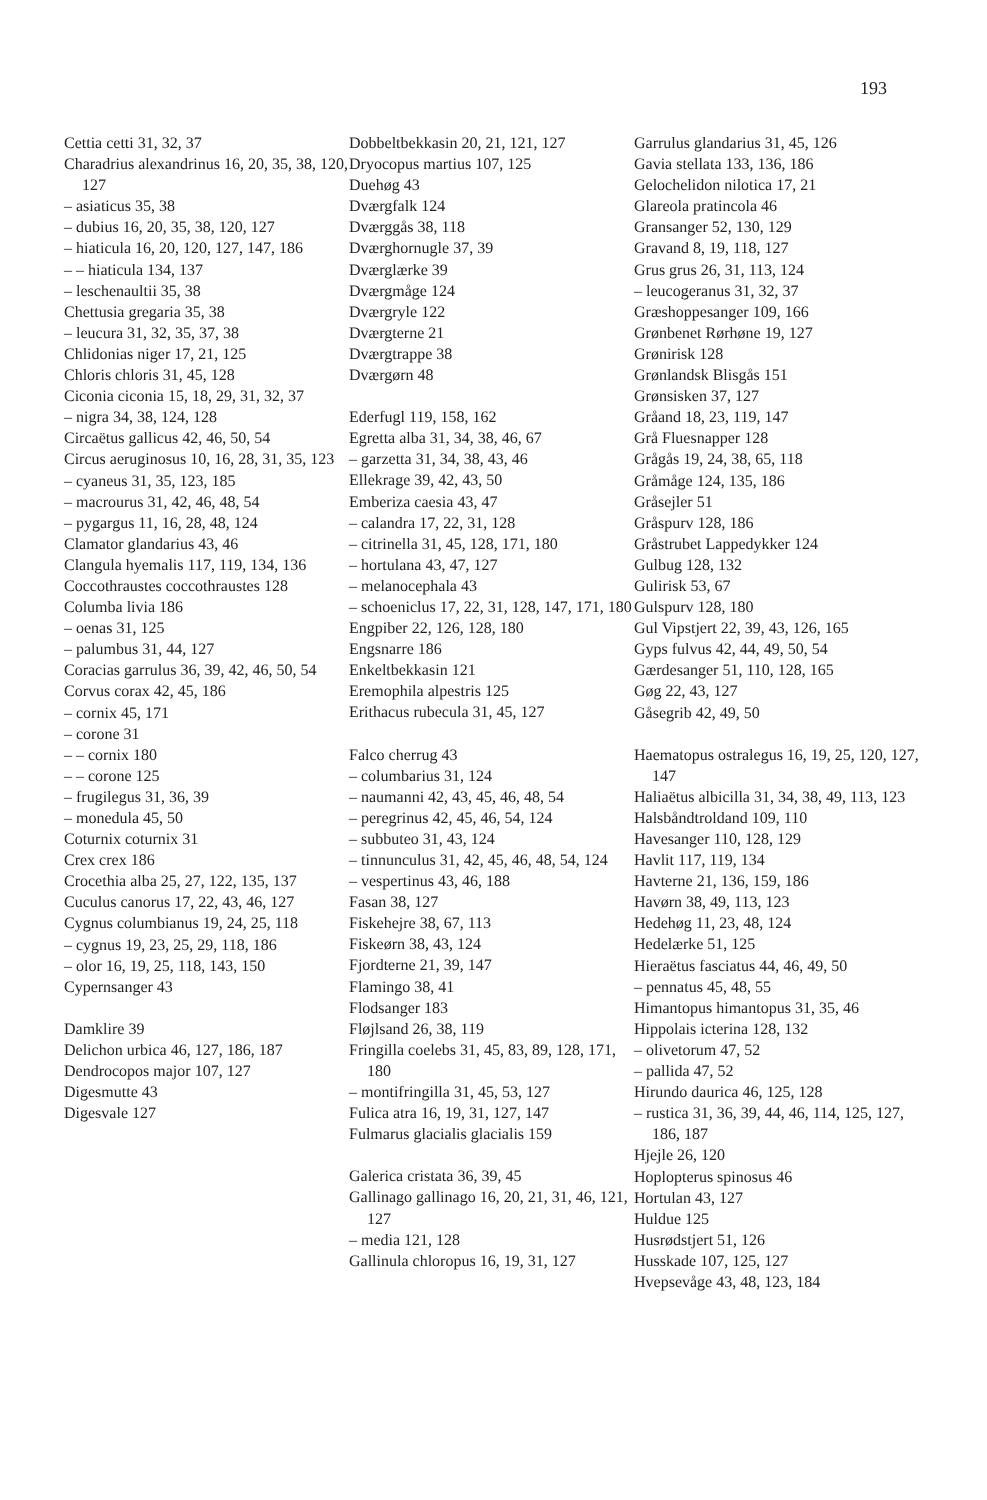193
Cettia cetti 31, 32, 37
Charadrius alexandrinus 16, 20, 35, 38, 120, 127
– asiaticus 35, 38
– dubius 16, 20, 35, 38, 120, 127
– hiaticula 16, 20, 120, 127, 147, 186
– – hiaticula 134, 137
– leschenaultii 35, 38
Chettusia gregaria 35, 38
– leucura 31, 32, 35, 37, 38
Chlidonias niger 17, 21, 125
Chloris chloris 31, 45, 128
Ciconia ciconia 15, 18, 29, 31, 32, 37
– nigra 34, 38, 124, 128
Circaëtus gallicus 42, 46, 50, 54
Circus aeruginosus 10, 16, 28, 31, 35, 123
– cyaneus 31, 35, 123, 185
– macrourus 31, 42, 46, 48, 54
– pygargus 11, 16, 28, 48, 124
Clamator glandarius 43, 46
Clangula hyemalis 117, 119, 134, 136
Coccothraustes coccothraustes 128
Columba livia 186
– oenas 31, 125
– palumbus 31, 44, 127
Coracias garrulus 36, 39, 42, 46, 50, 54
Corvus corax 42, 45, 186
– cornix 45, 171
– corone 31
– – cornix 180
– – corone 125
– frugilegus 31, 36, 39
– monedula 45, 50
Coturnix coturnix 31
Crex crex 186
Crocethia alba 25, 27, 122, 135, 137
Cuculus canorus 17, 22, 43, 46, 127
Cygnus columbianus 19, 24, 25, 118
– cygnus 19, 23, 25, 29, 118, 186
– olor 16, 19, 25, 118, 143, 150
Cypernsanger 43
Damklire 39
Delichon urbica 46, 127, 186, 187
Dendrocopos major 107, 127
Digesmutte 43
Digesvale 127
Dobbeltbekkasin 20, 21, 121, 127
Dryocopus martius 107, 125
Duehøg 43
Dværgfalk 124
Dværggås 38, 118
Dværghornugle 37, 39
Dværglærke 39
Dværgmåge 124
Dværgryle 122
Dværgterne 21
Dværgtrappe 38
Dværgørn 48
Ederfugl 119, 158, 162
Egretta alba 31, 34, 38, 46, 67
– garzetta 31, 34, 38, 43, 46
Ellekrage 39, 42, 43, 50
Emberiza caesia 43, 47
– calandra 17, 22, 31, 128
– citrinella 31, 45, 128, 171, 180
– hortulana 43, 47, 127
– melanocephala 43
– schoeniclus 17, 22, 31, 128, 147, 171, 180
Engpiber 22, 126, 128, 180
Engsnarre 186
Enkeltbekkasin 121
Eremophila alpestris 125
Erithacus rubecula 31, 45, 127
Falco cherrug 43
– columbarius 31, 124
– naumanni 42, 43, 45, 46, 48, 54
– peregrinus 42, 45, 46, 54, 124
– subbuteo 31, 43, 124
– tinnunculus 31, 42, 45, 46, 48, 54, 124
– vespertinus 43, 46, 188
Fasan 38, 127
Fiskehejre 38, 67, 113
Fiskeørn 38, 43, 124
Fjordterne 21, 39, 147
Flamingo 38, 41
Flodsanger 183
Fløjlsand 26, 38, 119
Fringilla coelebs 31, 45, 83, 89, 128, 171, 180
– montifringilla 31, 45, 53, 127
Fulica atra 16, 19, 31, 127, 147
Fulmarus glacialis glacialis 159
Galerica cristata 36, 39, 45
Gallinago gallinago 16, 20, 21, 31, 46, 121, 127
– media 121, 128
Gallinula chloropus 16, 19, 31, 127
Garrulus glandarius 31, 45, 126
Gavia stellata 133, 136, 186
Gelochelidon nilotica 17, 21
Glareola pratincola 46
Gransanger 52, 130, 129
Gravand 8, 19, 118, 127
Grus grus 26, 31, 113, 124
– leucogeranus 31, 32, 37
Græshoppesanger 109, 166
Grønbenet Rørhøne 19, 127
Grønirisk 128
Grønlandsk Blisgås 151
Grønsisken 37, 127
Gråand 18, 23, 119, 147
Grå Fluesnapper 128
Grågås 19, 24, 38, 65, 118
Gråmåge 124, 135, 186
Gråsejler 51
Gråspurv 128, 186
Gråstrubet Lappedykker 124
Gulbug 128, 132
Gulirisk 53, 67
Gulspurv 128, 180
Gul Vipstjert 22, 39, 43, 126, 165
Gyps fulvus 42, 44, 49, 50, 54
Gærdesanger 51, 110, 128, 165
Gøg 22, 43, 127
Gåsegrib 42, 49, 50
Haematopus ostralegus 16, 19, 25, 120, 127, 147
Haliaëtus albicilla 31, 34, 38, 49, 113, 123
Halsbåndtroldand 109, 110
Havesanger 110, 128, 129
Havlit 117, 119, 134
Havterne 21, 136, 159, 186
Havørn 38, 49, 113, 123
Hedehøg 11, 23, 48, 124
Hedelærke 51, 125
Hieraëtus fasciatus 44, 46, 49, 50
– pennatus 45, 48, 55
Himantopus himantopus 31, 35, 46
Hippolais icterina 128, 132
– olivetorum 47, 52
– pallida 47, 52
Hirundo daurica 46, 125, 128
– rustica 31, 36, 39, 44, 46, 114, 125, 127, 186, 187
Hjejle 26, 120
Hoplopterus spinosus 46
Hortulan 43, 127
Huldue 125
Husrødstjert 51, 126
Husskade 107, 125, 127
Hvepsevåge 43, 48, 123, 184